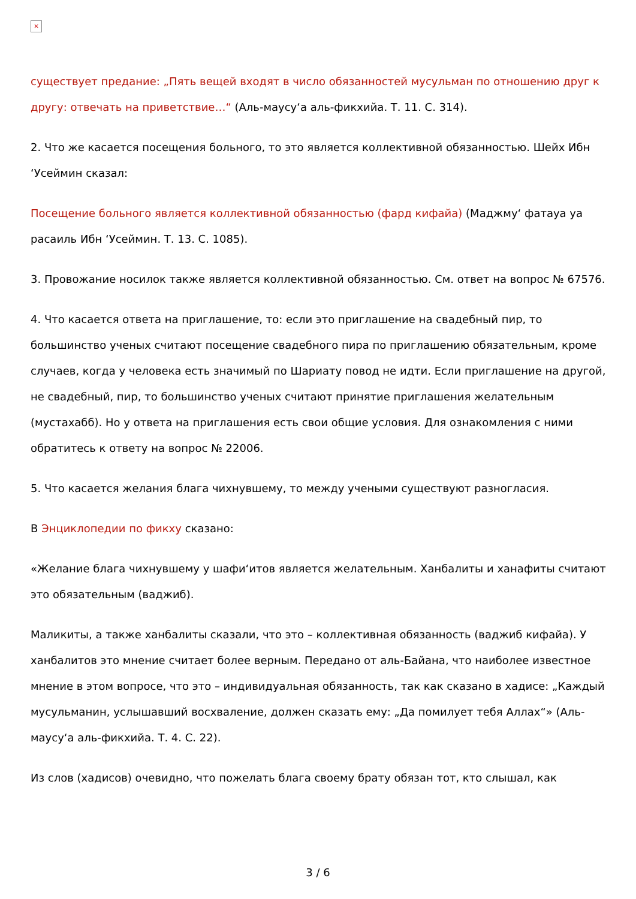×
существует предание: „Пять вещей входят в число обязанностей мусульман по отношению друг к другу: отвечать на приветствие…“ (Аль-маусу‘а аль-фикхийа. Т. 11. С. 314).
2. Что же касается посещения больного, то это является коллективной обязанностью. Шейх Ибн ‘Усеймин сказал:
Посещение больного является коллективной обязанностью (фард кифайа) (Маджму‘ фатауа уа расаиль Ибн ‘Усеймин. Т. 13. С. 1085).
3. Провожание носилок также является коллективной обязанностью. См. ответ на вопрос № 67576.
4. Что касается ответа на приглашение, то: если это приглашение на свадебный пир, то большинство ученых считают посещение свадебного пира по приглашению обязательным, кроме случаев, когда у человека есть значимый по Шариату повод не идти. Если приглашение на другой, не свадебный, пир, то большинство ученых считают принятие приглашения желательным (мустахабб). Но у ответа на приглашения есть свои общие условия. Для ознакомления с ними обратитесь к ответу на вопрос № 22006.
5. Что касается желания блага чихнувшему, то между учеными существуют разногласия.
В Энциклопедии по фикху сказано:
«Желание блага чихнувшему у шафи‘итов является желательным. Ханбалиты и ханафиты считают это обязательным (ваджиб).
Маликиты, а также ханбалиты сказали, что это – коллективная обязанность (ваджиб кифайа). У ханбалитов это мнение считает более верным. Передано от аль-Байана, что наиболее известное мнение в этом вопросе, что это – индивидуальная обязанность, так как сказано в хадисе: „Каждый мусульманин, услышавший восхваление, должен сказать ему: „Да помилует тебя Аллах“» (Аль-маусу‘а аль-фикхийа. Т. 4. С. 22).
Из слов (хадисов) очевидно, что пожелать блага своему брату обязан тот, кто слышал, как
3 / 6